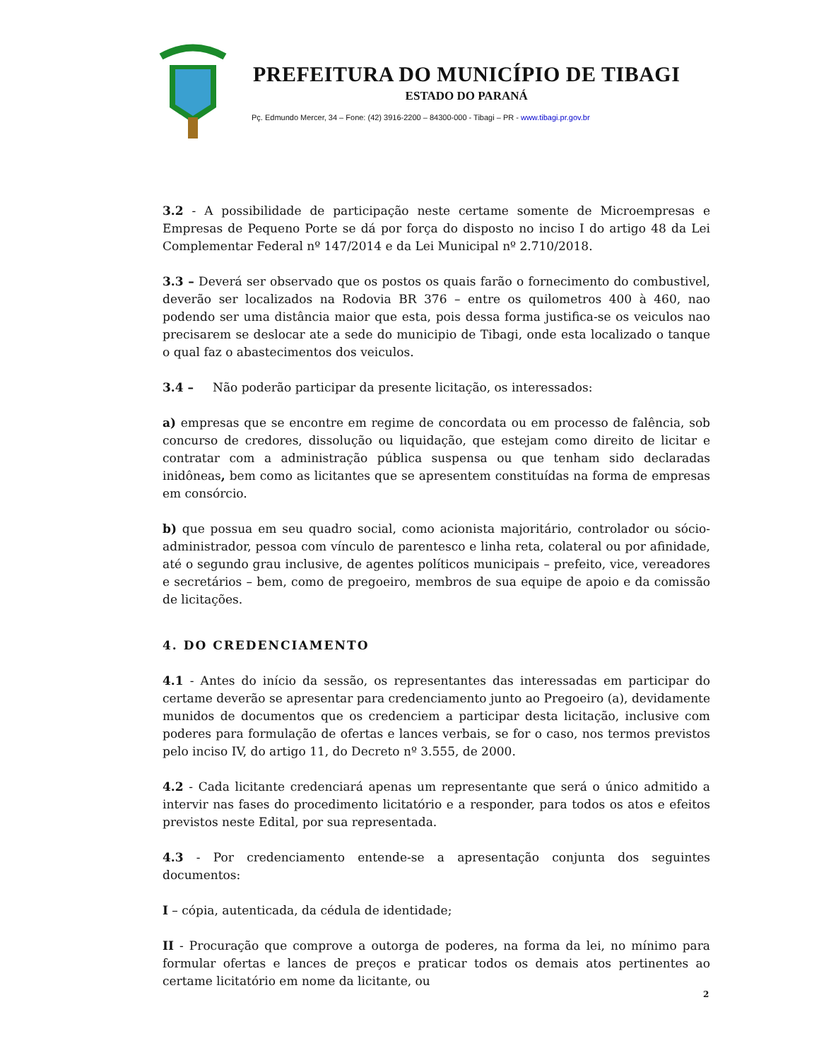PREFEITURA DO MUNICÍPIO DE TIBAGI
ESTADO DO PARANÁ
Pç. Edmundo Mercer, 34 – Fone: (42) 3916-2200 – 84300-000 - Tibagi – PR - www.tibagi.pr.gov.br
3.2 - A possibilidade de participação neste certame somente de Microempresas e Empresas de Pequeno Porte se dá por força do disposto no inciso I do artigo 48 da Lei Complementar Federal nº 147/2014 e da Lei Municipal nº 2.710/2018.
3.3 – Deverá ser observado que os postos os quais farão o fornecimento do combustivel, deverão ser localizados na Rodovia BR 376 – entre os quilometros 400 à 460, nao podendo ser uma distância maior que esta, pois dessa forma justifica-se os veiculos nao precisarem se deslocar ate a sede do municipio de Tibagi, onde esta localizado o tanque o qual faz o abastecimentos dos veiculos.
3.4 – Não poderão participar da presente licitação, os interessados:
a) empresas que se encontre em regime de concordata ou em processo de falência, sob concurso de credores, dissolução ou liquidação, que estejam como direito de licitar e contratar com a administração pública suspensa ou que tenham sido declaradas inidôneas, bem como as licitantes que se apresentem constituídas na forma de empresas em consórcio.
b) que possua em seu quadro social, como acionista majoritário, controlador ou sócio-administrador, pessoa com vínculo de parentesco e linha reta, colateral ou por afinidade, até o segundo grau inclusive, de agentes políticos municipais – prefeito, vice, vereadores e secretários – bem, como de pregoeiro, membros de sua equipe de apoio e da comissão de licitações.
4. DO CREDENCIAMENTO
4.1 - Antes do início da sessão, os representantes das interessadas em participar do certame deverão se apresentar para credenciamento junto ao Pregoeiro (a), devidamente munidos de documentos que os credenciem a participar desta licitação, inclusive com poderes para formulação de ofertas e lances verbais, se for o caso, nos termos previstos pelo inciso IV, do artigo 11, do Decreto nº 3.555, de 2000.
4.2 - Cada licitante credenciará apenas um representante que será o único admitido a intervir nas fases do procedimento licitatório e a responder, para todos os atos e efeitos previstos neste Edital, por sua representada.
4.3 - Por credenciamento entende-se a apresentação conjunta dos seguintes documentos:
I – cópia, autenticada, da cédula de identidade;
II - Procuração que comprove a outorga de poderes, na forma da lei, no mínimo para formular ofertas e lances de preços e praticar todos os demais atos pertinentes ao certame licitatório em nome da licitante, ou
2